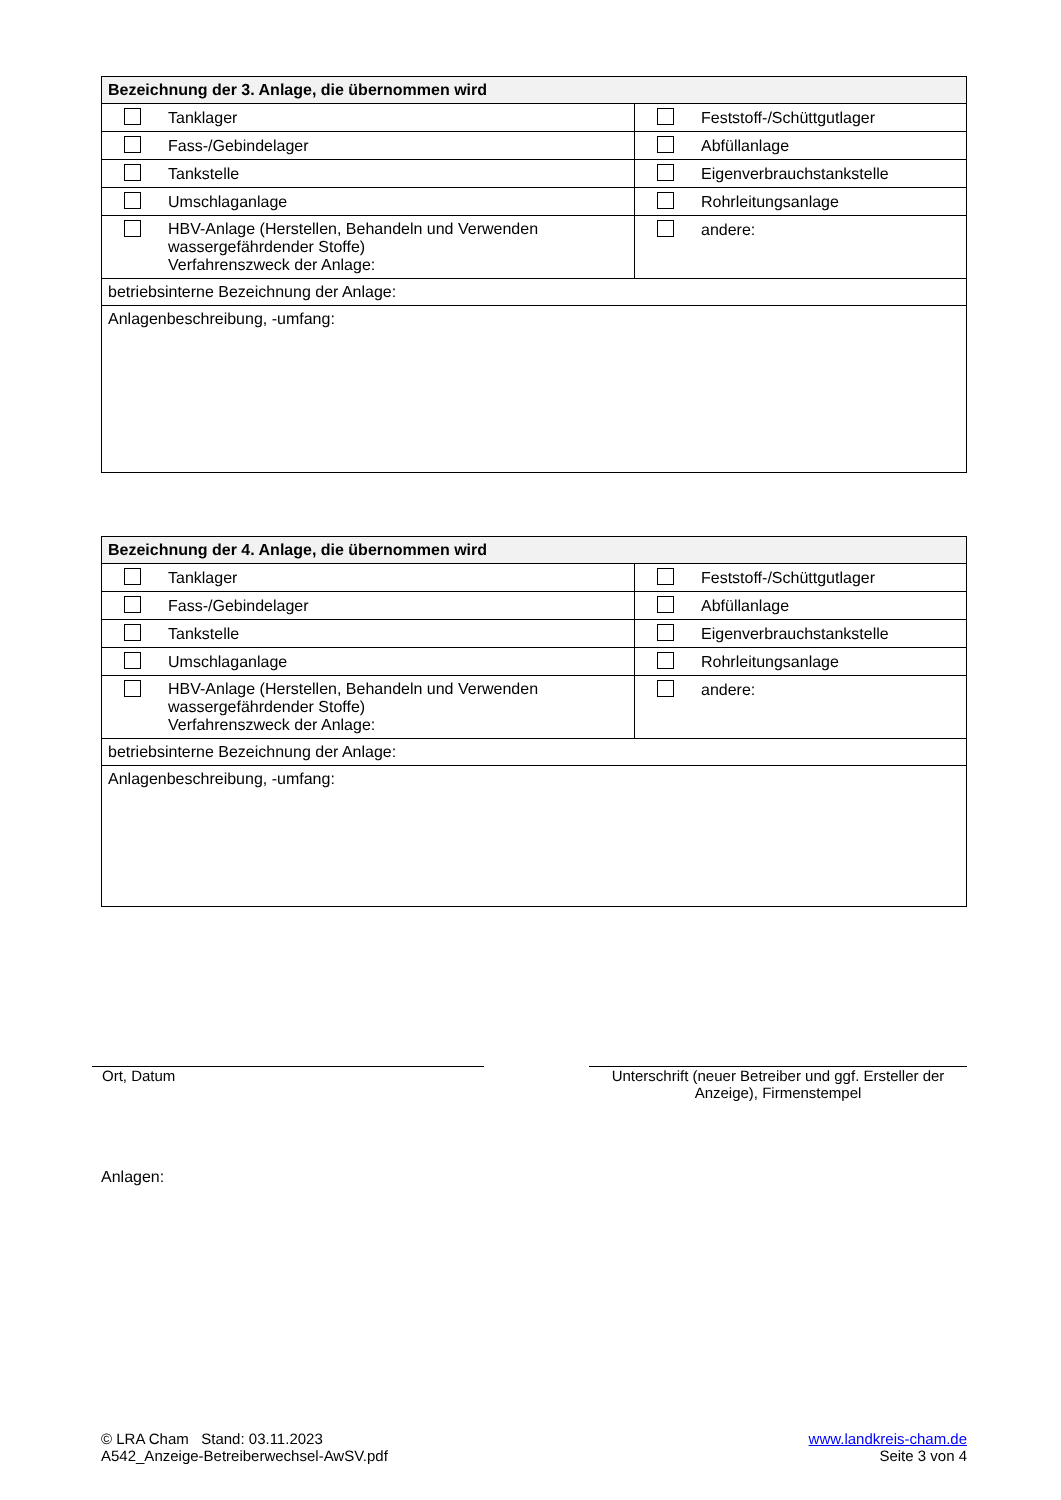| Bezeichnung der 3. Anlage, die übernommen wird | |
| --- | --- |
| Tanklager | Feststoff-/Schüttgutlager |
| Fass-/Gebindelager | Abfüllanlage |
| Tankstelle | Eigenverbrauchstankstelle |
| Umschlaganlage | Rohrleitungsanlage |
| HBV-Anlage (Herstellen, Behandeln und Verwenden wassergefährdender Stoffe) Verfahrenszweck der Anlage: | andere: |
| betriebsinterne Bezeichnung der Anlage: | |
| Anlagenbeschreibung, -umfang: | |
| Bezeichnung der 4. Anlage, die übernommen wird | |
| --- | --- |
| Tanklager | Feststoff-/Schüttgutlager |
| Fass-/Gebindelager | Abfüllanlage |
| Tankstelle | Eigenverbrauchstankstelle |
| Umschlaganlage | Rohrleitungsanlage |
| HBV-Anlage (Herstellen, Behandeln und Verwenden wassergefährdender Stoffe) Verfahrenszweck der Anlage: | andere: |
| betriebsinterne Bezeichnung der Anlage: | |
| Anlagenbeschreibung, -umfang: | |
Ort, Datum
Unterschrift (neuer Betreiber und ggf. Ersteller der Anzeige), Firmenstempel
Anlagen:
© LRA Cham Stand: 03.11.2023
A542_Anzeige-Betreiberwechsel-AwSV.pdf
www.landkreis-cham.de
Seite 3 von 4